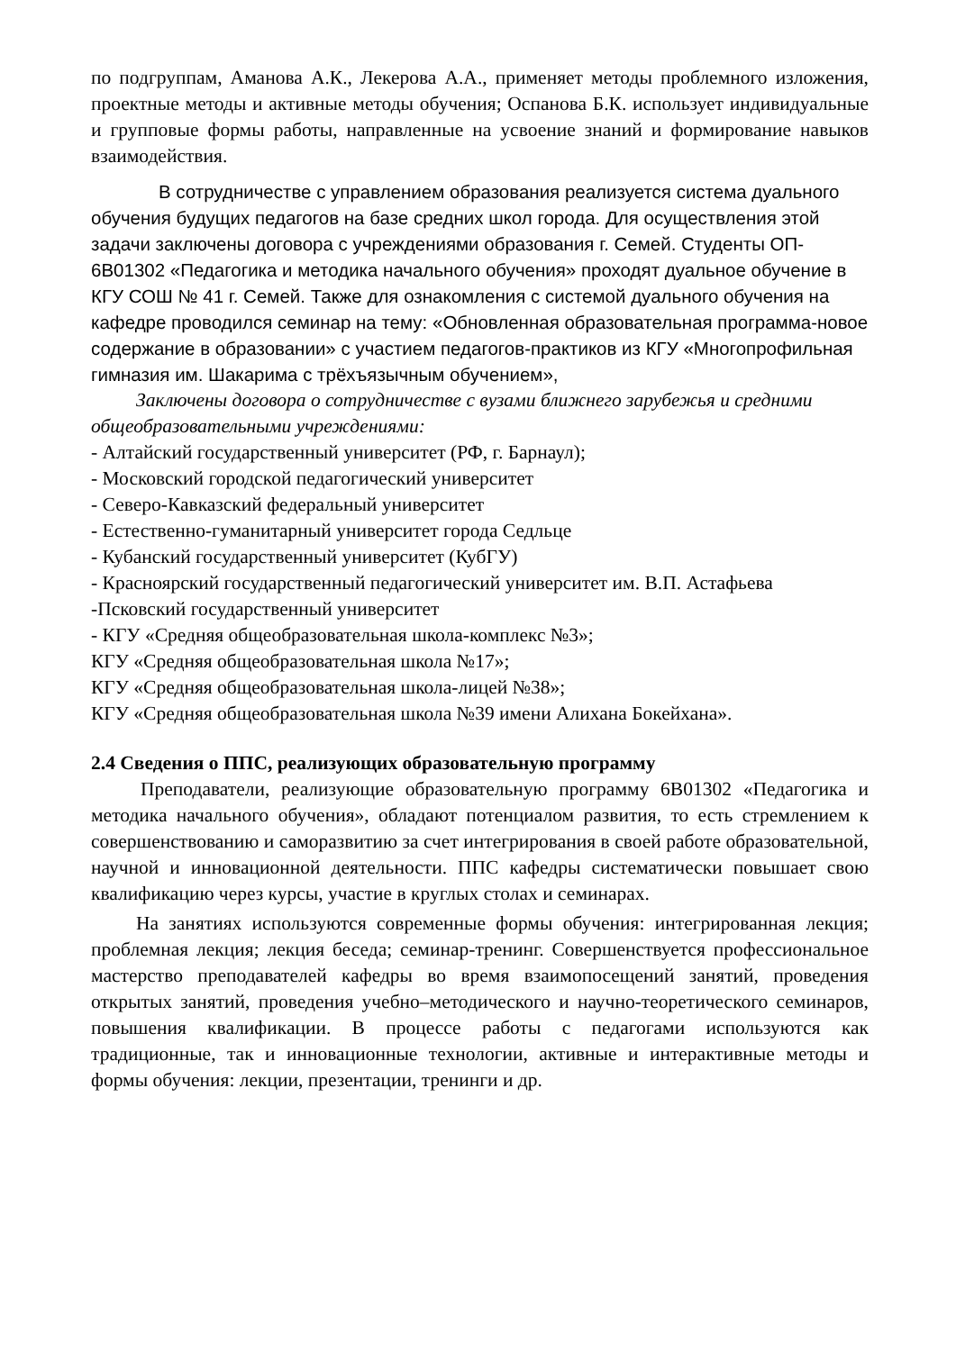по подгруппам, Аманова А.К., Лекерова А.А., применяет методы проблемного изложения, проектные методы и активные методы обучения; Оспанова Б.К. использует индивидуальные и групповые формы работы, направленные на усвоение знаний и формирование навыков взаимодействия.
В сотрудничестве с управлением образования реализуется система дуального обучения будущих педагогов на базе средних школ города. Для осуществления этой задачи заключены договора с учреждениями образования г. Семей. Студенты ОП- 6В01302 «Педагогика и методика начального обучения» проходят дуальное обучение в КГУ СОШ № 41 г. Семей. Также для ознакомления с системой дуального обучения на кафедре проводился семинар на тему: «Обновленная образовательная программа-новое содержание в образовании» с участием педагогов-практиков из КГУ «Многопрофильная гимназия им. Шакарима с трёхъязычным обучением»,
Заключены договора о сотрудничестве с вузами ближнего зарубежья и средними общеобразовательными учреждениями:
- Алтайский государственный университет (РФ, г. Барнаул);
- Московский городской педагогический университет
- Северо-Кавказский федеральный университет
- Естественно-гуманитарный университет города Седльце
- Кубанский государственный университет (КубГУ)
- Красноярский государственный педагогический университет им. В.П. Астафьева
-Псковский государственный университет
- КГУ «Средняя общеобразовательная школа-комплекс №3»;
КГУ «Средняя общеобразовательная школа №17»;
КГУ «Средняя общеобразовательная школа-лицей №38»;
КГУ «Средняя общеобразовательная школа №39 имени Алихана Бокейхана».
2.4 Сведения о ППС, реализующих образовательную программу
Преподаватели, реализующие образовательную программу 6В01302 «Педагогика и методика начального обучения», обладают потенциалом развития, то есть стремлением к совершенствованию и саморазвитию за счет интегрирования в своей работе образовательной, научной и инновационной деятельности. ППС кафедры систематически повышает свою квалификацию через курсы, участие в круглых столах и семинарах.
На занятиях используются современные формы обучения: интегрированная лекция; проблемная лекция; лекция беседа; семинар-тренинг. Совершенствуется профессиональное мастерство преподавателей кафедры во время взаимопосещений занятий, проведения открытых занятий, проведения учебно–методического и научно-теоретического семинаров, повышения квалификации. В процессе работы с педагогами используются как традиционные, так и инновационные технологии, активные и интерактивные методы и формы обучения: лекции, презентации, тренинги и др.